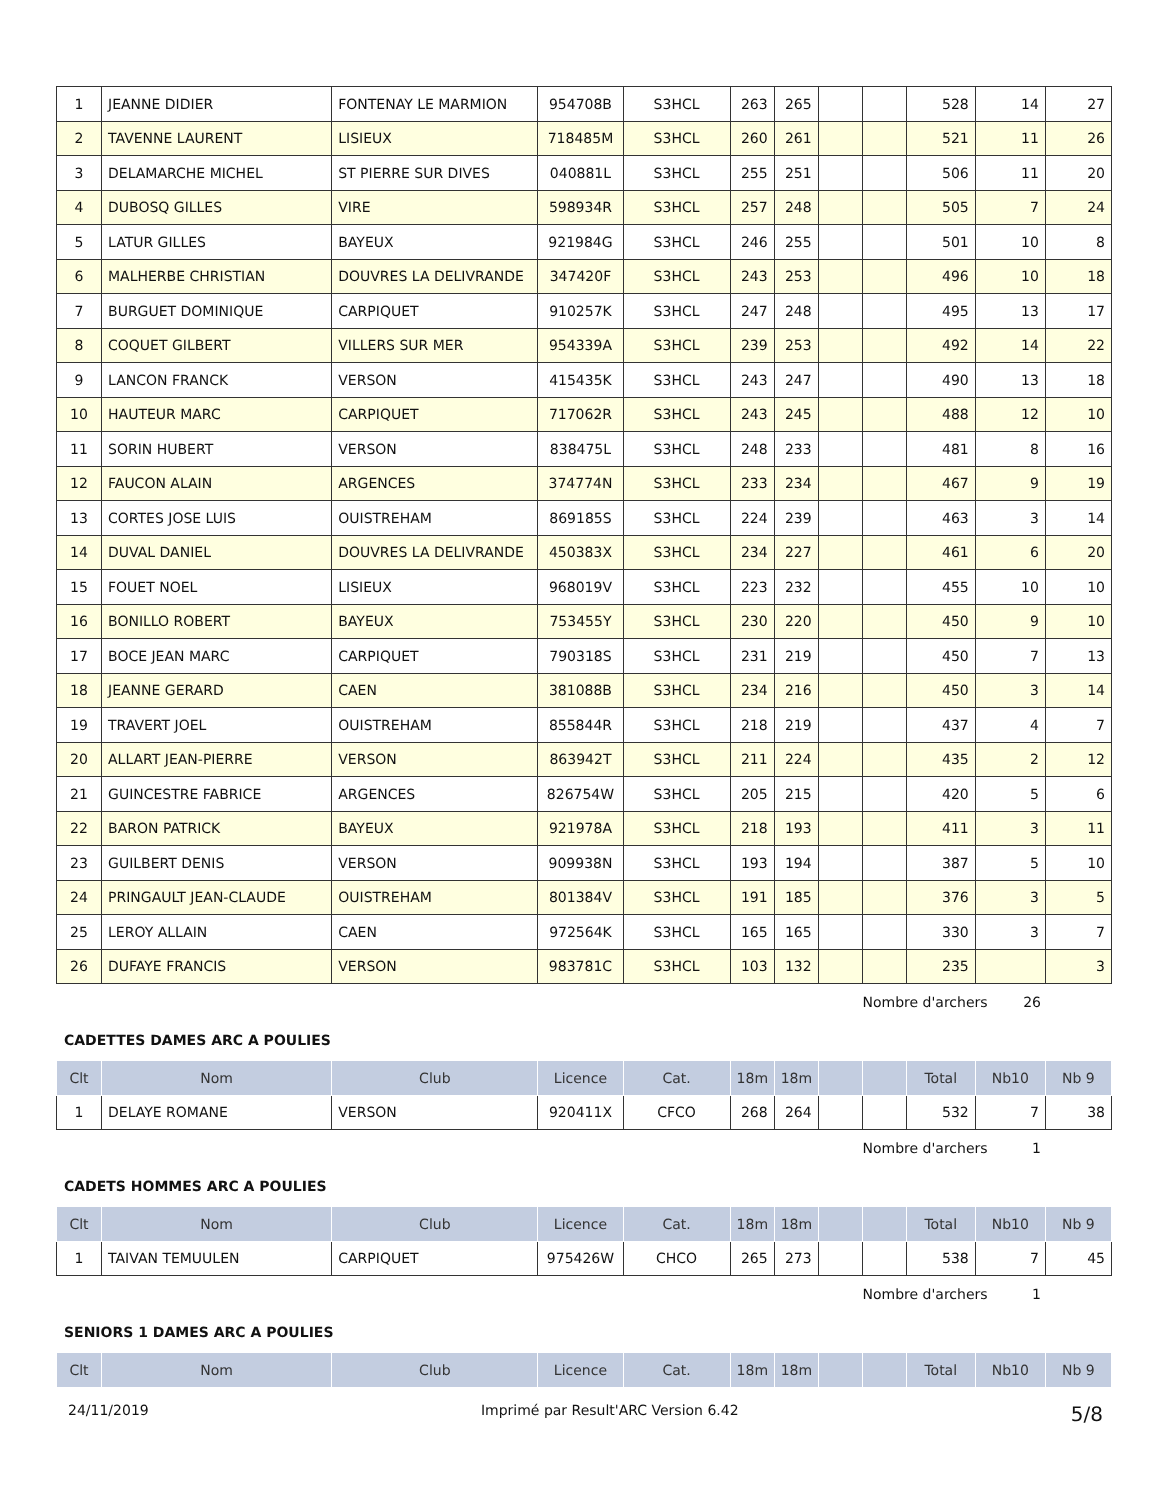| 1 | JEANNE DIDIER | FONTENAY LE MARMION | 954708B | S3HCL | 263 | 265 | | | 528 | 14 | 27 |
| 2 | TAVENNE LAURENT | LISIEUX | 718485M | S3HCL | 260 | 261 | | | 521 | 11 | 26 |
| 3 | DELAMARCHE MICHEL | ST PIERRE SUR DIVES | 040881L | S3HCL | 255 | 251 | | | 506 | 11 | 20 |
| 4 | DUBOSQ GILLES | VIRE | 598934R | S3HCL | 257 | 248 | | | 505 | 7 | 24 |
| 5 | LATUR GILLES | BAYEUX | 921984G | S3HCL | 246 | 255 | | | 501 | 10 | 8 |
| 6 | MALHERBE CHRISTIAN | DOUVRES LA DELIVRANDE | 347420F | S3HCL | 243 | 253 | | | 496 | 10 | 18 |
| 7 | BURGUET DOMINIQUE | CARPIQUET | 910257K | S3HCL | 247 | 248 | | | 495 | 13 | 17 |
| 8 | COQUET GILBERT | VILLERS SUR MER | 954339A | S3HCL | 239 | 253 | | | 492 | 14 | 22 |
| 9 | LANCON FRANCK | VERSON | 415435K | S3HCL | 243 | 247 | | | 490 | 13 | 18 |
| 10 | HAUTEUR MARC | CARPIQUET | 717062R | S3HCL | 243 | 245 | | | 488 | 12 | 10 |
| 11 | SORIN HUBERT | VERSON | 838475L | S3HCL | 248 | 233 | | | 481 | 8 | 16 |
| 12 | FAUCON ALAIN | ARGENCES | 374774N | S3HCL | 233 | 234 | | | 467 | 9 | 19 |
| 13 | CORTES JOSE LUIS | OUISTREHAM | 869185S | S3HCL | 224 | 239 | | | 463 | 3 | 14 |
| 14 | DUVAL DANIEL | DOUVRES LA DELIVRANDE | 450383X | S3HCL | 234 | 227 | | | 461 | 6 | 20 |
| 15 | FOUET NOEL | LISIEUX | 968019V | S3HCL | 223 | 232 | | | 455 | 10 | 10 |
| 16 | BONILLO ROBERT | BAYEUX | 753455Y | S3HCL | 230 | 220 | | | 450 | 9 | 10 |
| 17 | BOCE JEAN MARC | CARPIQUET | 790318S | S3HCL | 231 | 219 | | | 450 | 7 | 13 |
| 18 | JEANNE GERARD | CAEN | 381088B | S3HCL | 234 | 216 | | | 450 | 3 | 14 |
| 19 | TRAVERT JOEL | OUISTREHAM | 855844R | S3HCL | 218 | 219 | | | 437 | 4 | 7 |
| 20 | ALLART JEAN-PIERRE | VERSON | 863942T | S3HCL | 211 | 224 | | | 435 | 2 | 12 |
| 21 | GUINCESTRE FABRICE | ARGENCES | 826754W | S3HCL | 205 | 215 | | | 420 | 5 | 6 |
| 22 | BARON PATRICK | BAYEUX | 921978A | S3HCL | 218 | 193 | | | 411 | 3 | 11 |
| 23 | GUILBERT DENIS | VERSON | 909938N | S3HCL | 193 | 194 | | | 387 | 5 | 10 |
| 24 | PRINGAULT JEAN-CLAUDE | OUISTREHAM | 801384V | S3HCL | 191 | 185 | | | 376 | 3 | 5 |
| 25 | LEROY ALLAIN | CAEN | 972564K | S3HCL | 165 | 165 | | | 330 | 3 | 7 |
| 26 | DUFAYE FRANCIS | VERSON | 983781C | S3HCL | 103 | 132 | | | 235 | | 3 |
Nombre d'archers 26
CADETTES DAMES ARC A POULIES
| Clt | Nom | Club | Licence | Cat. | 18m | 18m | | | Total | Nb10 | Nb 9 |
| --- | --- | --- | --- | --- | --- | --- | --- | --- | --- | --- | --- |
| 1 | DELAYE ROMANE | VERSON | 920411X | CFCO | 268 | 264 | | | 532 | 7 | 38 |
Nombre d'archers 1
CADETS HOMMES ARC A POULIES
| Clt | Nom | Club | Licence | Cat. | 18m | 18m | | | Total | Nb10 | Nb 9 |
| --- | --- | --- | --- | --- | --- | --- | --- | --- | --- | --- | --- |
| 1 | TAIVAN TEMUULEN | CARPIQUET | 975426W | CHCO | 265 | 273 | | | 538 | 7 | 45 |
Nombre d'archers 1
SENIORS 1 DAMES ARC A POULIES
| Clt | Nom | Club | Licence | Cat. | 18m | 18m | | | Total | Nb10 | Nb 9 |
| --- | --- | --- | --- | --- | --- | --- | --- | --- | --- | --- | --- |
24/11/2019 Imprimé par Result'ARC Version 6.42 5/8